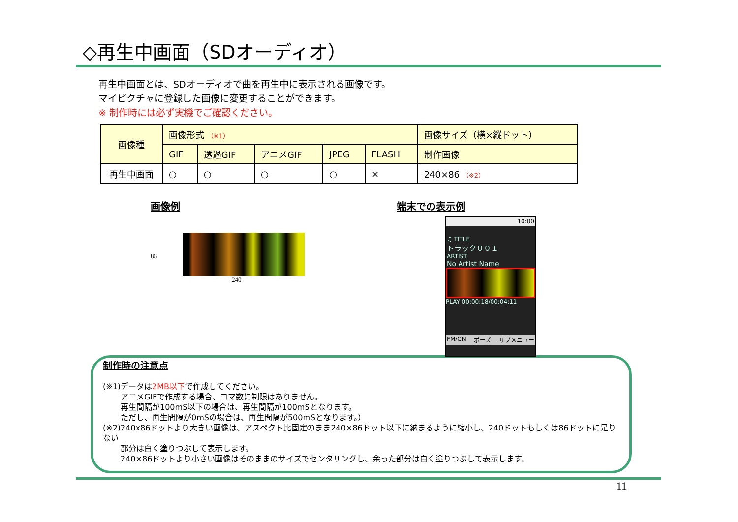◇再生中画面（SDオーディオ）
再生中画面とは、SDオーディオで曲を再生中に表示される画像です。
マイピクチャに登録した画像に変更することができます。
※ 制作時には必ず実機でご確認ください。
| 画像種 | 画像形式 （※1） | | | | | 画像サイズ（横×縦ドット） |
| --- | --- | --- | --- | --- | --- | --- |
| | GIF | 透過GIF | アニメGIF | JPEG | FLASH | 制作画像 |
| 再生中画面 | ○ | ○ | ○ | ○ | × | 240×86 （※2） |
画像例
86
240
端末での表示例
10:00
♫ TITLE
トラック００１
ARTIST
No Artist Name
PLAY 00:00:18/00:04:11
FM/ON ポーズ サブメニュー
制作時の注意点
(※1)データは2MB以下で作成してください。
アニメGIFで作成する場合、コマ数に制限はありません。
再生間隔が100mS以下の場合は、再生間隔が100mSとなります。
ただし、再生間隔が0mSの場合は、再生間隔が500mSとなります。）
(※2)240x86ドットより大きい画像は、アスペクト比固定のまま240×86ドット以下に納まるように縮小し、240ドットもしくは86ドットに足りない
部分は白く塗りつぶして表示します。
240×86ドットより小さい画像はそのままのサイズでセンタリングし、余った部分は白く塗りつぶして表示します。
11